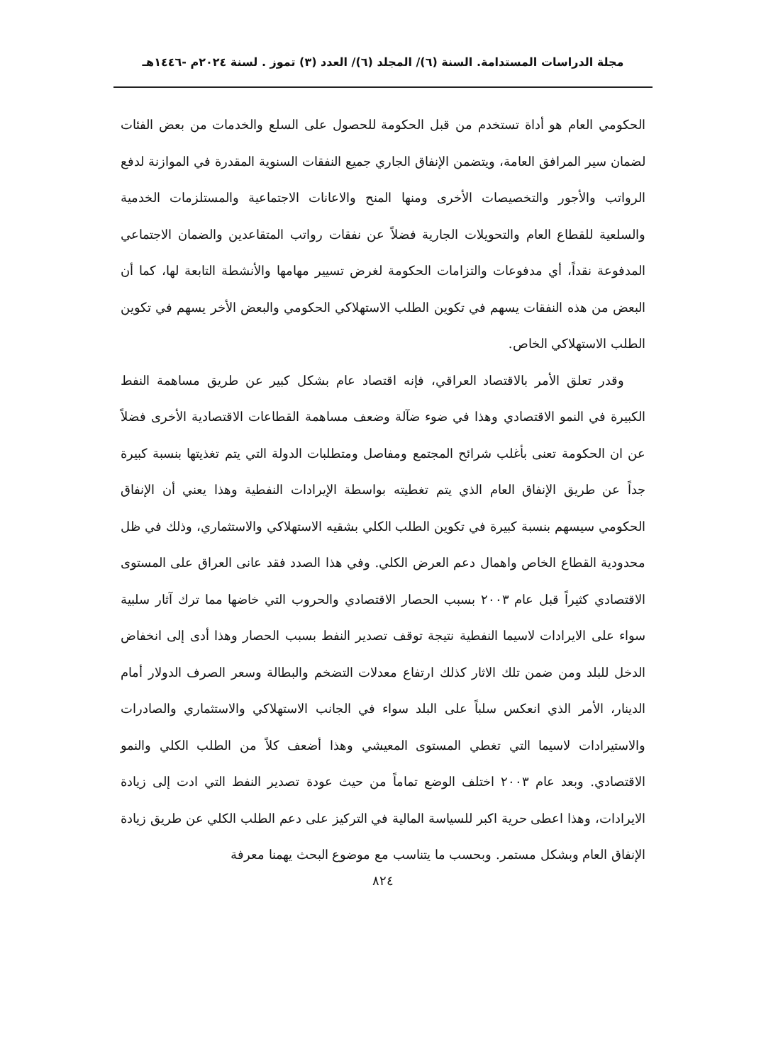مجلة الدراسات المستدامة. السنة (٦)/ المجلد (٦)/ العدد (٣) تموز . لسنة ٢٠٢٤م -١٤٤٦هـ
الحكومي العام هو أداة تستخدم من قبل الحكومة للحصول على السلع والخدمات من بعض الفئات لضمان سير المرافق العامة، ويتضمن الإنفاق الجاري جميع النفقات السنوية المقدرة في الموازنة لدفع الرواتب والأجور والتخصيصات الأخرى ومنها المنح والاعانات الاجتماعية والمستلزمات الخدمية والسلعية للقطاع العام والتحويلات الجارية فضلاً عن نفقات رواتب المتقاعدين والضمان الاجتماعي المدفوعة نقداً، أي مدفوعات والتزامات الحكومة لغرض تسيير مهامها والأنشطة التابعة لها، كما أن البعض من هذه النفقات يسهم في تكوين الطلب الاستهلاكي الحكومي والبعض الأخر يسهم في تكوين الطلب الاستهلاكي الخاص.
وقدر تعلق الأمر بالاقتصاد العراقي، فإنه اقتصاد عام بشكل كبير عن طريق مساهمة النفط الكبيرة في النمو الاقتصادي وهذا في ضوء ضآلة وضعف مساهمة القطاعات الاقتصادية الأخرى فضلاً عن ان الحكومة تعنى بأغلب شرائح المجتمع ومفاصل ومتطلبات الدولة التي يتم تغذيتها بنسبة كبيرة جداً عن طريق الإنفاق العام الذي يتم تغطيته بواسطة الإيرادات النفطية وهذا يعني أن الإنفاق الحكومي سيسهم بنسبة كبيرة في تكوين الطلب الكلي بشقيه الاستهلاكي والاستثماري، وذلك في ظل محدودية القطاع الخاص واهمال دعم العرض الكلي. وفي هذا الصدد فقد عانى العراق على المستوى الاقتصادي كثيراً قبل عام ٢٠٠٣ بسبب الحصار الاقتصادي والحروب التي خاضها مما ترك آثار سلبية سواء على الايرادات لاسيما النفطية نتيجة توقف تصدير النفط بسبب الحصار وهذا أدى إلى انخفاض الدخل للبلد ومن ضمن تلك الاثار كذلك ارتفاع معدلات التضخم والبطالة وسعر الصرف الدولار أمام الدينار، الأمر الذي انعكس سلباً على البلد سواء في الجانب الاستهلاكي والاستثماري والصادرات والاستيرادات لاسيما التي تغطي المستوى المعيشي وهذا أضعف كلاً من الطلب الكلي والنمو الاقتصادي. وبعد عام ٢٠٠٣ اختلف الوضع تماماً من حيث عودة تصدير النفط التي ادت إلى زيادة الايرادات، وهذا اعطى حرية اكبر للسياسة المالية في التركيز على دعم الطلب الكلي عن طريق زيادة الإنفاق العام وبشكل مستمر. وبحسب ما يتناسب مع موضوع البحث يهمنا معرفة
٨٢٤